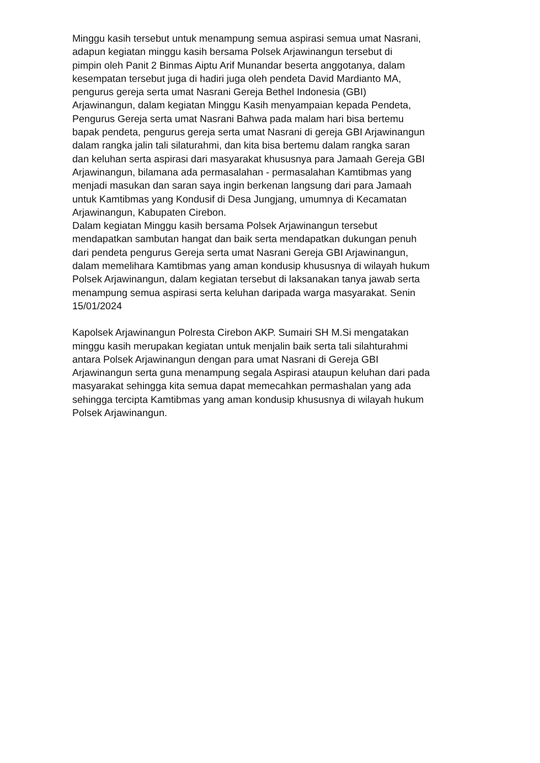Minggu kasih tersebut untuk menampung semua aspirasi semua umat Nasrani,
adapun kegiatan minggu kasih bersama Polsek Arjawinangun tersebut di
pimpin oleh Panit 2 Binmas Aiptu Arif Munandar beserta anggotanya, dalam
kesempatan tersebut juga di hadiri juga oleh pendeta David Mardianto MA,
pengurus gereja serta umat Nasrani Gereja Bethel Indonesia (GBI)
Arjawinangun, dalam kegiatan Minggu Kasih menyampaian kepada Pendeta,
Pengurus Gereja serta umat Nasrani Bahwa pada malam hari bisa bertemu
bapak pendeta, pengurus gereja serta umat Nasrani di gereja GBI Arjawinangun
dalam rangka jalin tali silaturahmi, dan kita bisa bertemu dalam rangka saran
dan keluhan serta aspirasi dari masyarakat khususnya para Jamaah Gereja GBI
Arjawinangun, bilamana ada permasalahan - permasalahan Kamtibmas yang
menjadi masukan dan saran saya ingin berkenan langsung dari para Jamaah
untuk Kamtibmas yang Kondusif di Desa Jungjang, umumnya di Kecamatan
Arjawinangun, Kabupaten Cirebon.
Dalam kegiatan Minggu kasih bersama Polsek Arjawinangun tersebut
mendapatkan sambutan hangat dan baik serta mendapatkan dukungan penuh
dari pendeta pengurus Gereja serta umat Nasrani Gereja GBI Arjawinangun,
dalam memelihara Kamtibmas yang aman kondusip khususnya di wilayah hukum
Polsek Arjawinangun, dalam kegiatan tersebut di laksanakan tanya jawab serta
menampung semua aspirasi serta keluhan daripada warga masyarakat. Senin
15/01/2024
Kapolsek Arjawinangun Polresta Cirebon AKP. Sumairi SH M.Si mengatakan
minggu kasih merupakan kegiatan untuk menjalin baik serta tali silahturahmi
antara Polsek Arjawinangun dengan para umat Nasrani di Gereja GBI
Arjawinangun serta guna menampung segala Aspirasi ataupun keluhan dari pada
masyarakat sehingga kita semua dapat memecahkan permashalan yang ada
sehingga tercipta Kamtibmas yang aman kondusip khususnya di wilayah hukum
Polsek Arjawinangun.